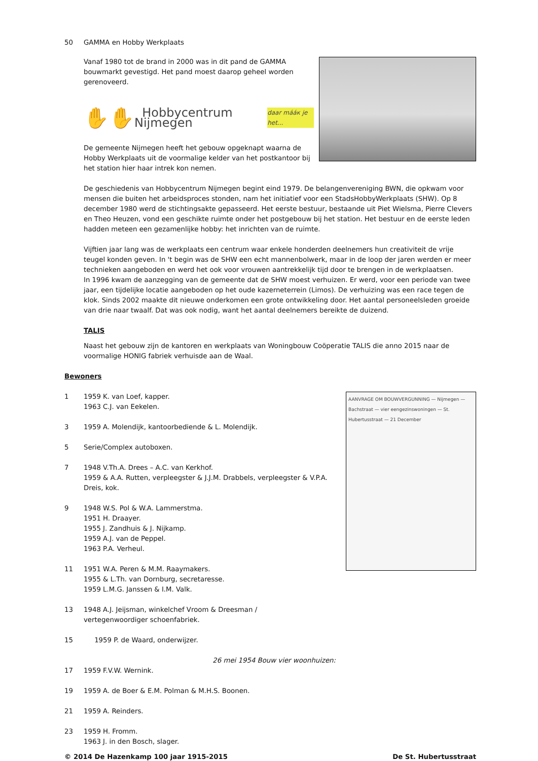50 GAMMA en Hobby Werkplaats
Vanaf 1980 tot de brand in 2000 was in dit pand de GAMMA bouwmarkt gevestigd. Het pand moest daarop geheel worden gerenoveerd.
✋ ✋ Hobbycentrum Nijmegen daar mááк je het...
De gemeente Nijmegen heeft het gebouw opgeknapt waarna de Hobby Werkplaats uit de voormalige kelder van het postkantoor bij het station hier haar intrek kon nemen.
De geschiedenis van Hobbycentrum Nijmegen begint eind 1979. De belangenvereniging BWN, die opkwam voor mensen die buiten het arbeidsproces stonden, nam het initiatief voor een StadsHobbyWerkplaats (SHW). Op 8 december 1980 werd de stichtingsakte gepasseerd. Het eerste bestuur, bestaande uit Piet Wielsma, Pierre Clevers en Theo Heuzen, vond een geschikte ruimte onder het postgebouw bij het station. Het bestuur en de eerste leden hadden meteen een gezamenlijke hobby: het inrichten van de ruimte.
Vijftien jaar lang was de werkplaats een centrum waar enkele honderden deelnemers hun creativiteit de vrije teugel konden geven. In 't begin was de SHW een echt mannenbolwerk, maar in de loop der jaren werden er meer technieken aangeboden en werd het ook voor vrouwen aantrekkelijk tijd door te brengen in de werkplaatsen.
In 1996 kwam de aanzegging van de gemeente dat de SHW moest verhuizen. Er werd, voor een periode van twee jaar, een tijdelijke locatie aangeboden op het oude kazerneterrein (Limos). De verhuizing was een race tegen de klok. Sinds 2002 maakte dit nieuwe onderkomen een grote ontwikkeling door. Het aantal personeelsleden groeide van drie naar twaalf. Dat was ook nodig, want het aantal deelnemers bereikte de duizend.
TALIS
Naast het gebouw zijn de kantoren en werkplaats van Woningbouw Coöperatie TALIS die anno 2015 naar de voormalige HONIG fabriek verhuisde aan de Waal.
Bewoners
AANVRAGE OM BOUWVERGUNNING — Nijmegen — Bachstraat — vier eengezinswoningen — St. Hubertusstraat — 21 December
1 1959 K. van Loef, kapper.
1963 C.J. van Eekelen.
3 1959 A. Molendijk, kantoorbediende & L. Molendijk.
5 Serie/Complex autoboxen.
7 1948 V.Th.A. Drees – A.C. van Kerkhof.
1959 & A.A. Rutten, verpleegster & J.J.M. Drabbels, verpleegster & V.P.A. Dreis, kok.
9 1948 W.S. Pol & W.A. Lammerstma.
1951 H. Draayer.
1955 J. Zandhuis & J. Nijkamp.
1959 A.J. van de Peppel.
1963 P.A. Verheul.
11 1951 W.A. Peren & M.M. Raaymakers.
1955 & L.Th. van Dornburg, secretaresse.
1959 L.M.G. Janssen & I.M. Valk.
13 1948 A.J. Jeijsman, winkelchef Vroom & Dreesman /
vertegenwoordiger schoenfabriek.
15 1959 P. de Waard, onderwijzer.
26 mei 1954 Bouw vier woonhuizen:
17 1959 F.V.W. Wernink.
19 1959 A. de Boer & E.M. Polman & M.H.S. Boonen.
21 1959 A. Reinders.
23 1959 H. Fromm.
1963 J. in den Bosch, slager.
© 2014 De Hazenkamp 100 jaar 1915-2015 De St. Hubertusstraat